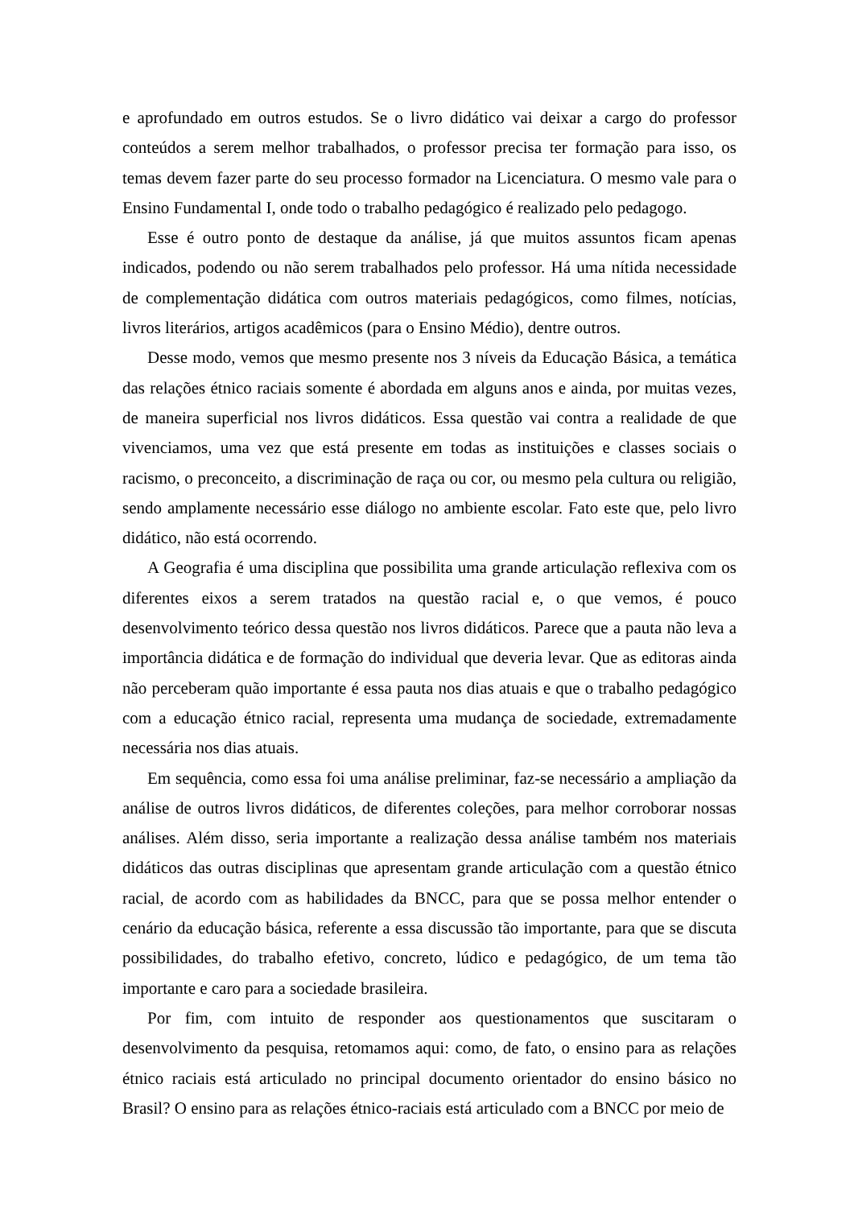e aprofundado em outros estudos. Se o livro didático vai deixar a cargo do professor conteúdos a serem melhor trabalhados, o professor precisa ter formação para isso, os temas devem fazer parte do seu processo formador na Licenciatura. O mesmo vale para o Ensino Fundamental I, onde todo o trabalho pedagógico é realizado pelo pedagogo.
Esse é outro ponto de destaque da análise, já que muitos assuntos ficam apenas indicados, podendo ou não serem trabalhados pelo professor. Há uma nítida necessidade de complementação didática com outros materiais pedagógicos, como filmes, notícias, livros literários, artigos acadêmicos (para o Ensino Médio), dentre outros.
Desse modo, vemos que mesmo presente nos 3 níveis da Educação Básica, a temática das relações étnico raciais somente é abordada em alguns anos e ainda, por muitas vezes, de maneira superficial nos livros didáticos. Essa questão vai contra a realidade de que vivenciamos, uma vez que está presente em todas as instituições e classes sociais o racismo, o preconceito, a discriminação de raça ou cor, ou mesmo pela cultura ou religião, sendo amplamente necessário esse diálogo no ambiente escolar. Fato este que, pelo livro didático, não está ocorrendo.
A Geografia é uma disciplina que possibilita uma grande articulação reflexiva com os diferentes eixos a serem tratados na questão racial e, o que vemos, é pouco desenvolvimento teórico dessa questão nos livros didáticos. Parece que a pauta não leva a importância didática e de formação do individual que deveria levar. Que as editoras ainda não perceberam quão importante é essa pauta nos dias atuais e que o trabalho pedagógico com a educação étnico racial, representa uma mudança de sociedade, extremadamente necessária nos dias atuais.
Em sequência, como essa foi uma análise preliminar, faz-se necessário a ampliação da análise de outros livros didáticos, de diferentes coleções, para melhor corroborar nossas análises. Além disso, seria importante a realização dessa análise também nos materiais didáticos das outras disciplinas que apresentam grande articulação com a questão étnico racial, de acordo com as habilidades da BNCC, para que se possa melhor entender o cenário da educação básica, referente a essa discussão tão importante, para que se discuta possibilidades, do trabalho efetivo, concreto, lúdico e pedagógico, de um tema tão importante e caro para a sociedade brasileira.
Por fim, com intuito de responder aos questionamentos que suscitaram o desenvolvimento da pesquisa, retomamos aqui: como, de fato, o ensino para as relações étnico raciais está articulado no principal documento orientador do ensino básico no Brasil? O ensino para as relações étnico-raciais está articulado com a BNCC por meio de